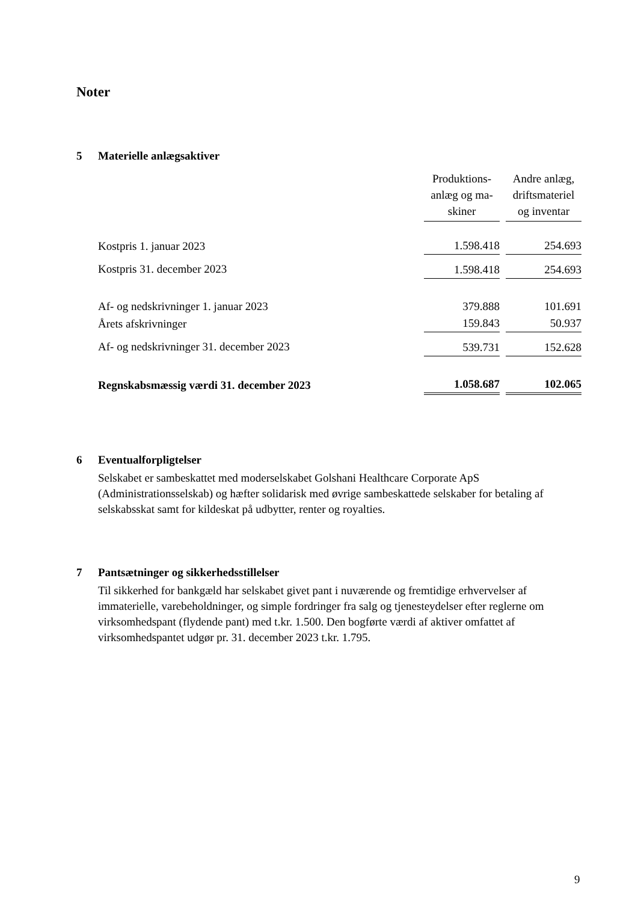Noter
5 Materielle anlægsaktiver
| | Produktions- anlæg og ma- skiner | Andre anlæg, driftsmateriel og inventar |
| Kostpris 1. januar 2023 | 1.598.418 | 254.693 |
| Kostpris 31. december 2023 | 1.598.418 | 254.693 |
| Af- og nedskrivninger 1. januar 2023 | 379.888 | 101.691 |
| Årets afskrivninger | 159.843 | 50.937 |
| Af- og nedskrivninger 31. december 2023 | 539.731 | 152.628 |
| Regnskabsmæssig værdi 31. december 2023 | 1.058.687 | 102.065 |
6 Eventualforpligtelser
Selskabet er sambeskattet med moderselskabet Golshani Healthcare Corporate ApS (Administrationsselskab) og hæfter solidarisk med øvrige sambeskattede selskaber for betaling af selskabsskat samt for kildeskat på udbytter, renter og royalties.
7 Pantsætninger og sikkerhedsstillelser
Til sikkerhed for bankgæld har selskabet givet pant i nuværende og fremtidige erhvervelser af immaterielle, varebeholdninger, og simple fordringer fra salg og tjenesteydelser efter reglerne om virksomhedspant (flydende pant) med t.kr. 1.500. Den bogførte værdi af aktiver omfattet af virksomhedspantet udgør pr. 31. december 2023 t.kr. 1.795.
9